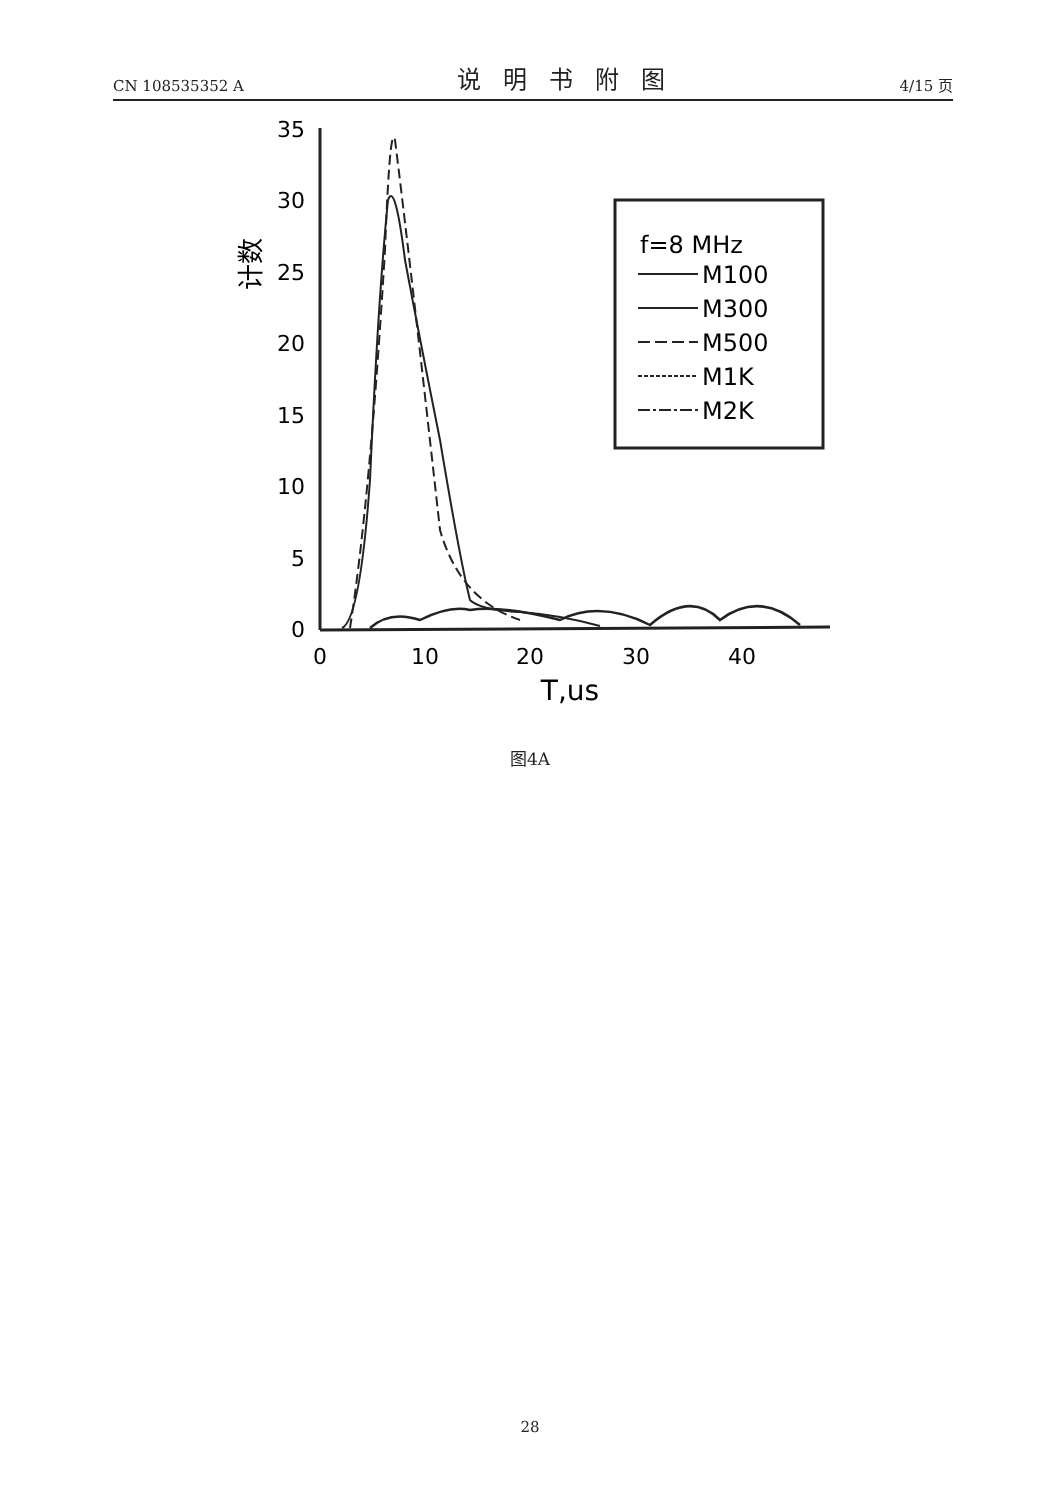CN 108535352 A 说明书附图 4/15 页
35
30
25
20
15
10
5
0
0
10
20
30
40
T,us
计数
f=8 MHz
M100
M300
M500
M1K
M2K
图4A
28